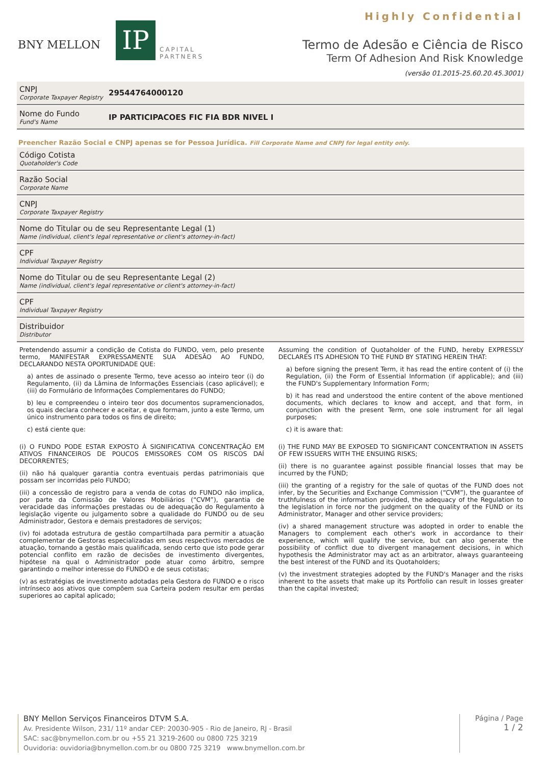BNY MELLON
IP
CAPITAL
PARTNERS
Highly Confidential
Termo de Adesão e Ciência de Risco
Term Of Adhesion And Risk Knowledge
(versão 01.2015-25.60.20.45.3001)
CNPJ
Corporate Taxpayer Registry
29544764000120
Nome do Fundo
Fund's Name
IP PARTICIPACOES FIC FIA BDR NIVEL I
Preencher Razão Social e CNPJ apenas se for Pessoa Jurídica. Fill Corporate Name and CNPJ for legal entity only.
Código Cotista
Quotaholder's Code
Razão Social
Corporate Name
CNPJ
Corporate Taxpayer Registry
Nome do Titular ou de seu Representante Legal (1)
Name (individual, client's legal representative or client's attorney-in-fact)
CPF
Individual Taxpayer Registry
Nome do Titular ou de seu Representante Legal (2)
Name (individual, client's legal representative or client's attorney-in-fact)
CPF
Individual Taxpayer Registry
Distribuidor
Distributor
Pretendendo assumir a condição de Cotista do FUNDO, vem, pelo presente termo, MANIFESTAR EXPRESSAMENTE SUA ADESÃO AO FUNDO, DECLARANDO NESTA OPORTUNIDADE QUE:
a) antes de assinado o presente Termo, teve acesso ao inteiro teor (i) do Regulamento, (ii) da Lâmina de Informações Essenciais (caso aplicável); e (iii) do Formulário de Informações Complementares do FUNDO;
b) leu e compreendeu o inteiro teor dos documentos supramencionados, os quais declara conhecer e aceitar, e que formam, junto a este Termo, um único instrumento para todos os fins de direito;
c) está ciente que:
(i) O FUNDO PODE ESTAR EXPOSTO À SIGNIFICATIVA CONCENTRAÇÃO EM ATIVOS FINANCEIROS DE POUCOS EMISSORES COM OS RISCOS DAÍ DECORRENTES;
(ii) não há qualquer garantia contra eventuais perdas patrimoniais que possam ser incorridas pelo FUNDO;
(iii) a concessão de registro para a venda de cotas do FUNDO não implica, por parte da Comissão de Valores Mobiliários (“CVM”), garantia de veracidade das informações prestadas ou de adequação do Regulamento à legislação vigente ou julgamento sobre a qualidade do FUNDO ou de seu Administrador, Gestora e demais prestadores de serviços;
(iv) foi adotada estrutura de gestão compartilhada para permitir a atuação complementar de Gestoras especializadas em seus respectivos mercados de atuação, tornando a gestão mais qualificada, sendo certo que isto pode gerar potencial conflito em razão de decisões de investimento divergentes, hipótese na qual o Administrador pode atuar como árbitro, sempre garantindo o melhor interesse do FUNDO e de seus cotistas;
(v) as estratégias de investimento adotadas pela Gestora do FUNDO e o risco intrínseco aos ativos que compõem sua Carteira podem resultar em perdas superiores ao capital aplicado;
Assuming the condition of Quotaholder of the FUND, hereby EXPRESSLY DECLARES ITS ADHESION TO THE FUND BY STATING HEREIN THAT:
a) before signing the present Term, it has read the entire content of (i) the Regulation, (ii) the Form of Essential Information (if applicable); and (iii) the FUND's Supplementary Information Form;
b) it has read and understood the entire content of the above mentioned documents, which declares to know and accept, and that form, in conjunction with the present Term, one sole instrument for all legal purposes;
c) it is aware that:
(i) THE FUND MAY BE EXPOSED TO SIGNIFICANT CONCENTRATION IN ASSETS OF FEW ISSUERS WITH THE ENSUING RISKS;
(ii) there is no guarantee against possible financial losses that may be incurred by the FUND;
(iii) the granting of a registry for the sale of quotas of the FUND does not infer, by the Securities and Exchange Commission (“CVM”), the guarantee of truthfulness of the information provided, the adequacy of the Regulation to the legislation in force nor the judgment on the quality of the FUND or its Administrator, Manager and other service providers;
(iv) a shared management structure was adopted in order to enable the Managers to complement each other's work in accordance to their experience, which will qualify the service, but can also generate the possibility of conflict due to divergent management decisions, in which hypothesis the Administrator may act as an arbitrator, always guaranteeing the best interest of the FUND and its Quotaholders;
(v) the investment strategies adopted by the FUND's Manager and the risks inherent to the assets that make up its Portfolio can result in losses greater than the capital invested;
BNY Mellon Serviços Financeiros DTVM S.A.
Av. Presidente Wilson, 231/ 11º andar CEP: 20030-905 - Rio de Janeiro, RJ - Brasil
SAC: sac@bnymellon.com.br ou +55 21 3219-2600 ou 0800 725 3219
Ouvidoria: ouvidoria@bnymellon.com.br ou 0800 725 3219 www.bnymellon.com.br
Página / Page
1 / 2